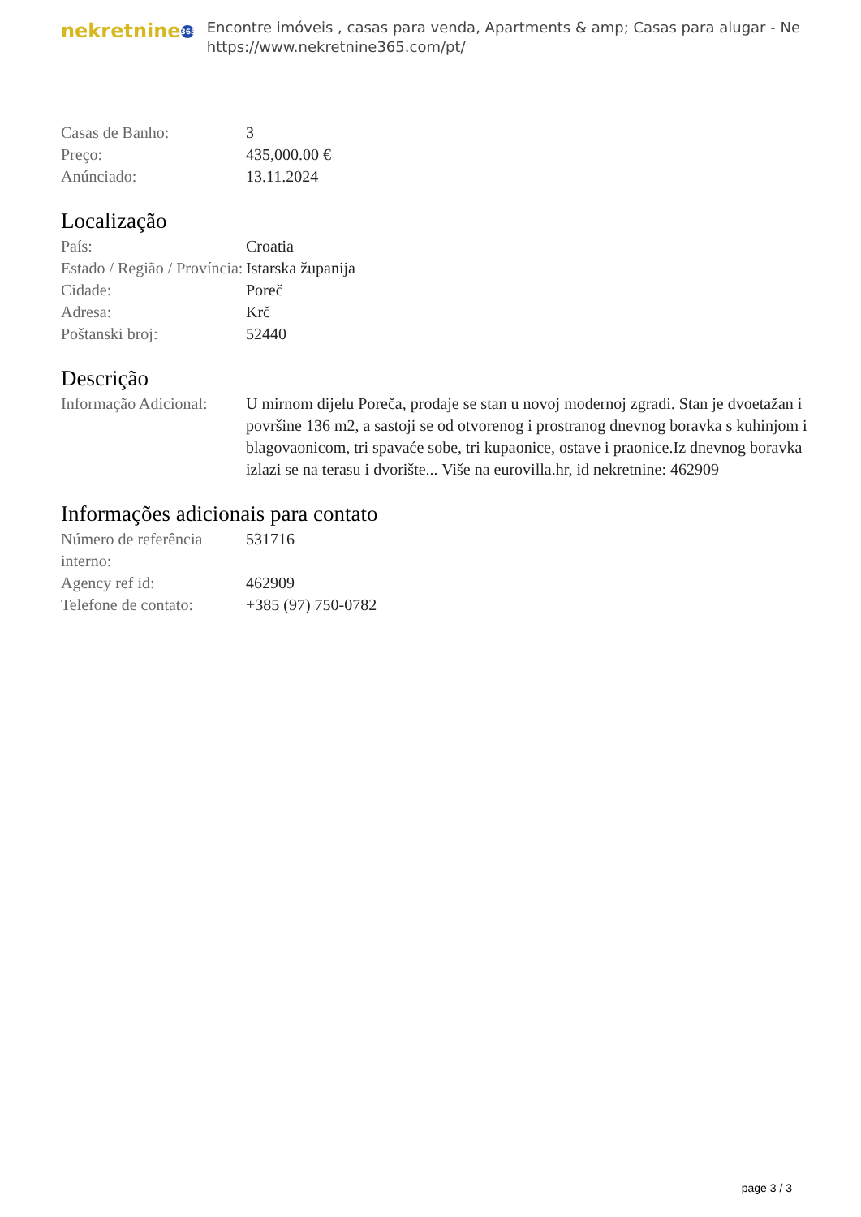nekretnine 365
Encontre imóveis , casas para venda, Apartments & amp; Casas para alugar - Ne
https://www.nekretnine365.com/pt/
| Casas de Banho: | 3 |
| Preço: | 435,000.00 € |
| Anúnciado: | 13.11.2024 |
Localização
| País: | Croatia |
| Estado / Região / Província: | Istarska županija |
| Cidade: | Poreč |
| Adresa: | Krč |
| Poštanski broj: | 52440 |
Descrição
| Informação Adicional: | U mirnom dijelu Poreča, prodaje se stan u novoj modernoj zgradi. Stan je dvoetažan i površine 136 m2, a sastoji se od otvorenog i prostranog dnevnog boravka s kuhinjom i blagovaonicom, tri spavaće sobe, tri kupaonice, ostave i praonice.Iz dnevnog boravka izlazi se na terasu i dvorište... Više na eurovilla.hr, id nekretnine: 462909 |
Informações adicionais para contato
| Número de referência interno: | 531716 |
| Agency ref id: | 462909 |
| Telefone de contato: | +385 (97) 750-0782 |
page 3 / 3